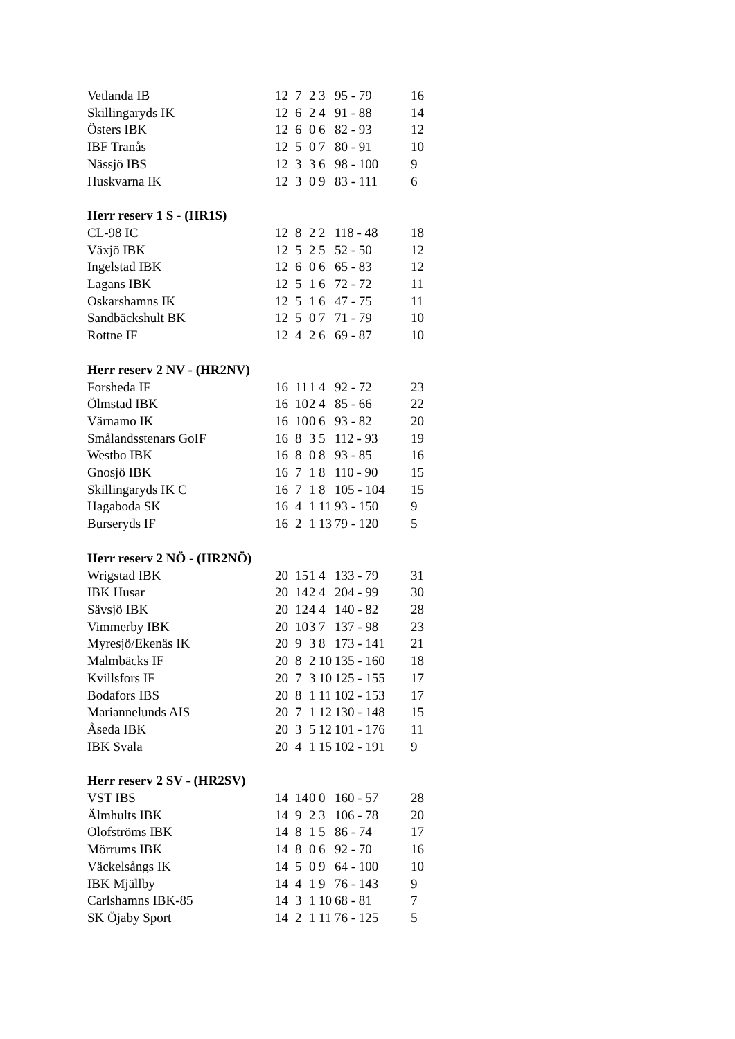| Vetlanda IB | 12 | 7 | 2 | 3 | 95 - 79 | 16 |
| Skillingaryds IK | 12 | 6 | 2 | 4 | 91 - 88 | 14 |
| Östers IBK | 12 | 6 | 0 | 6 | 82 - 93 | 12 |
| IBF Tranås | 12 | 5 | 0 | 7 | 80 - 91 | 10 |
| Nässjö IBS | 12 | 3 | 3 | 6 | 98 - 100 | 9 |
| Huskvarna IK | 12 | 3 | 0 | 9 | 83 - 111 | 6 |
Herr reserv 1 S - (HR1S)
| CL-98 IC | 12 | 8 | 2 | 2 | 118 - 48 | 18 |
| Växjö IBK | 12 | 5 | 2 | 5 | 52 - 50 | 12 |
| Ingelstad IBK | 12 | 6 | 0 | 6 | 65 - 83 | 12 |
| Lagans IBK | 12 | 5 | 1 | 6 | 72 - 72 | 11 |
| Oskarshamns IK | 12 | 5 | 1 | 6 | 47 - 75 | 11 |
| Sandbäckshult BK | 12 | 5 | 0 | 7 | 71 - 79 | 10 |
| Rottne IF | 12 | 4 | 2 | 6 | 69 - 87 | 10 |
Herr reserv 2 NV - (HR2NV)
| Forsheda IF | 16 | 11 | 1 | 4 | 92 - 72 | 23 |
| Ölmstad IBK | 16 | 10 | 2 | 4 | 85 - 66 | 22 |
| Värnamo IK | 16 | 10 | 0 | 6 | 93 - 82 | 20 |
| Smålandsstenars GoIF | 16 | 8 | 3 | 5 | 112 - 93 | 19 |
| Westbo IBK | 16 | 8 | 0 | 8 | 93 - 85 | 16 |
| Gnosjö IBK | 16 | 7 | 1 | 8 | 110 - 90 | 15 |
| Skillingaryds IK C | 16 | 7 | 1 | 8 | 105 - 104 | 15 |
| Hagaboda SK | 16 | 4 | 1 | 11 | 93 - 150 | 9 |
| Burseryds IF | 16 | 2 | 1 | 13 | 79 - 120 | 5 |
Herr reserv 2 NÖ - (HR2NÖ)
| Wrigstad IBK | 20 | 15 | 1 | 4 | 133 - 79 | 31 |
| IBK Husar | 20 | 14 | 2 | 4 | 204 - 99 | 30 |
| Sävsjö IBK | 20 | 12 | 4 | 4 | 140 - 82 | 28 |
| Vimmerby IBK | 20 | 10 | 3 | 7 | 137 - 98 | 23 |
| Myresjö/Ekenäs IK | 20 | 9 | 3 | 8 | 173 - 141 | 21 |
| Malmbäcks IF | 20 | 8 | 2 | 10 | 135 - 160 | 18 |
| Kvillsfors IF | 20 | 7 | 3 | 10 | 125 - 155 | 17 |
| Bodafors IBS | 20 | 8 | 1 | 11 | 102 - 153 | 17 |
| Mariannelunds AIS | 20 | 7 | 1 | 12 | 130 - 148 | 15 |
| Åseda IBK | 20 | 3 | 5 | 12 | 101 - 176 | 11 |
| IBK Svala | 20 | 4 | 1 | 15 | 102 - 191 | 9 |
Herr reserv 2 SV - (HR2SV)
| VST IBS | 14 | 14 | 0 | 0 | 160 - 57 | 28 |
| Älmhults IBK | 14 | 9 | 2 | 3 | 106 - 78 | 20 |
| Olofströms IBK | 14 | 8 | 1 | 5 | 86 - 74 | 17 |
| Mörrums IBK | 14 | 8 | 0 | 6 | 92 - 70 | 16 |
| Väckelsångs IK | 14 | 5 | 0 | 9 | 64 - 100 | 10 |
| IBK Mjällby | 14 | 4 | 1 | 9 | 76 - 143 | 9 |
| Carlshamns IBK-85 | 14 | 3 | 1 | 10 | 68 - 81 | 7 |
| SK Öjaby Sport | 14 | 2 | 1 | 11 | 76 - 125 | 5 |